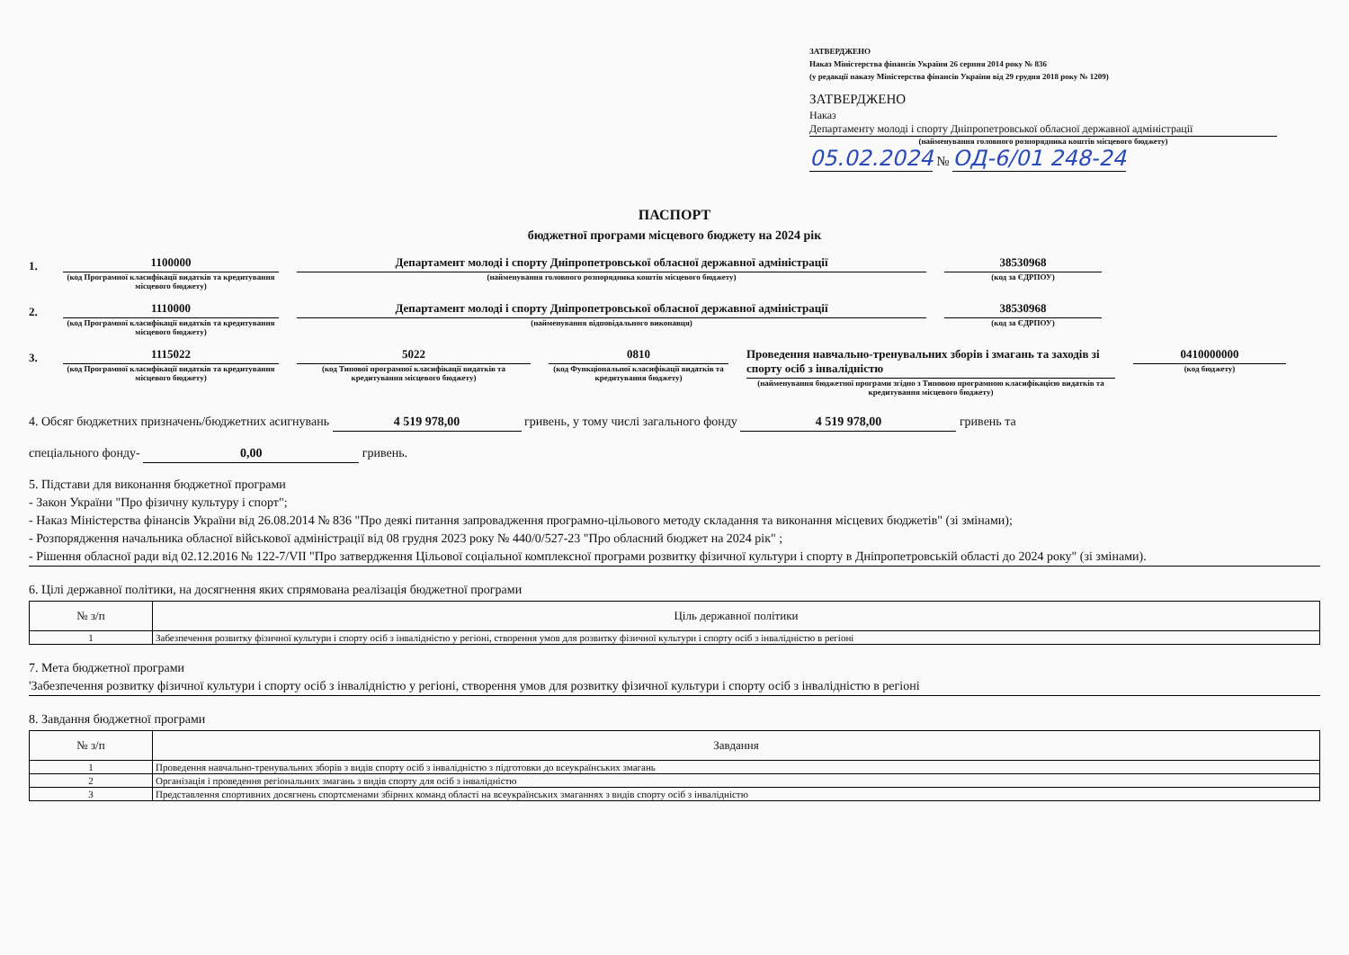ЗАТВЕРДЖЕНО
Наказ Міністерства фінансів України 26 серпня 2014 року № 836
(у редакції наказу Міністерства фінансів України від 29 грудня 2018 року № 1209)
ЗАТВЕРДЖЕНО
Наказ
Департаменту молоді і спорту Дніпропетровської обласної державної адміністрації
(найменування головного розпорядника коштів місцевого бюджету)
05.02.2024 № ОД-6/01 248-24
ПАСПОРТ
бюджетної програми місцевого бюджету на 2024 рік
1.
1100000
(код Програмної класифікації видатків та кредитування місцевого бюджету)
Департамент молоді і спорту Дніпропетровської обласної державної адміністрації
(найменування головного розпорядника коштів місцевого бюджету)
38530968
(код за ЄДРПОУ)
2.
1110000
(код Програмної класифікації видатків та кредитування місцевого бюджету)
Департамент молоді і спорту Дніпропетровської обласної державної адміністрації
(найменування відповідального виконавця)
38530968
(код за ЄДРПОУ)
3.
1115022
(код Програмної класифікації видатків та кредитування місцевого бюджету)
5022
(код Типової програмної класифікації видатків та кредитування місцевого бюджету)
0810
(код Функціональної класифікації видатків та кредитування бюджету)
Проведення навчально-тренувальних зборів і змагань та заходів зі спорту осіб з інвалідністю
(найменування бюджетної програми згідно з Типовою програмною класифікацією видатків та кредитування місцевого бюджету)
0410000000
(код бюджету)
4. Обсяг бюджетних призначень/бюджетних асигнувань 4 519 978,00 гривень, у тому числі загального фонду 4 519 978,00 гривень та
спеціального фонду- 0,00 гривень.
5. Підстави для виконання бюджетної програми
- Закон України "Про фізичну культуру і спорт";
- Наказ Міністерства фінансів України від 26.08.2014 № 836 "Про деякі питання запровадження програмно-цільового методу складання та виконання місцевих бюджетів" (зі змінами);
- Розпорядження начальника обласної військової адміністрації від 08 грудня 2023 року № 440/0/527-23 "Про обласний бюджет на 2024 рік" ;
- Рішення обласної ради від 02.12.2016 № 122-7/VII "Про затвердження Цільової соціальної комплексної програми розвитку фізичної культури і спорту в Дніпропетровській області до 2024 року" (зі змінами).
6. Цілі державної політики, на досягнення яких спрямована реалізація бюджетної програми
| № з/п | Ціль державної політики |
| --- | --- |
| 1 | Забезпечення розвитку фізичної культури і спорту осіб з інвалідністю у регіоні, створення умов для розвитку фізичної культури і спорту осіб з інвалідністю в регіоні |
7. Мета бюджетної програми
'Забезпечення розвитку фізичної культури і спорту осіб з інвалідністю у регіоні, створення умов для розвитку фізичної культури і спорту осіб з інвалідністю в регіоні
8. Завдання бюджетної програми
| № з/п | Завдання |
| --- | --- |
| 1 | Проведення навчально-тренувальних зборів з видів спорту осіб з інвалідністю з підготовки до всеукраїнських змагань |
| 2 | Організація і проведення регіональних змагань з видів спорту для осіб з інвалідністю |
| 3 | Представлення спортивних досягнень спортсменами збірних команд області на всеукраїнських змаганнях з видів спорту осіб з інвалідністю |